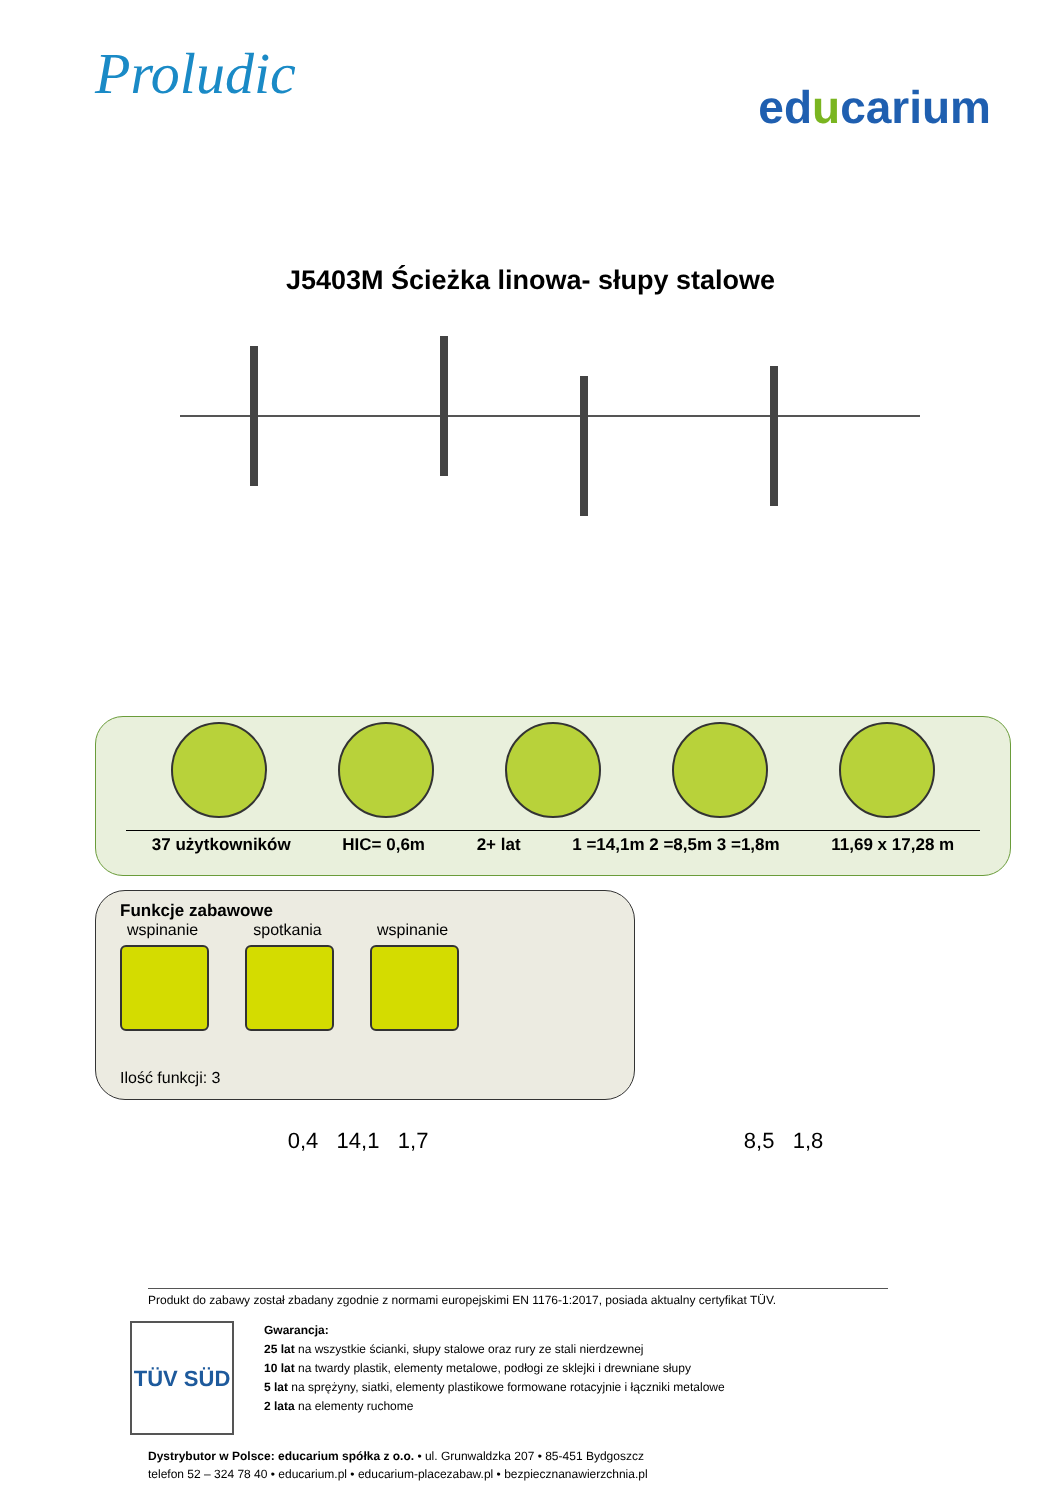Proludic
educarium
J5403M Ścieżka linowa- słupy stalowe
37 użytkowników HIC= 0,6m 2+ lat 1 =14,1m 2 =8,5m 3 =1,8m 11,69 x 17,28 m
Funkcje zabawowe
wspinanie
spotkania
wspinanie
Ilość funkcji: 3
0,4 14,1 1,7 8,5 1,8
Produkt do zabawy został zbadany zgodnie z normami europejskimi EN 1176-1:2017, posiada aktualny certyfikat TÜV.
TÜV SÜD
Gwarancja:
25 lat na wszystkie ścianki, słupy stalowe oraz rury ze stali nierdzewnej
10 lat na twardy plastik, elementy metalowe, podłogi ze sklejki i drewniane słupy
5 lat na sprężyny, siatki, elementy plastikowe formowane rotacyjnie i łączniki metalowe
2 lata na elementy ruchome
Dystrybutor w Polsce: educarium spółka z o.o. • ul. Grunwaldzka 207 • 85-451 Bydgoszcz
telefon 52 – 324 78 40 • educarium.pl • educarium-placezabaw.pl • bezpiecznanawierzchnia.pl